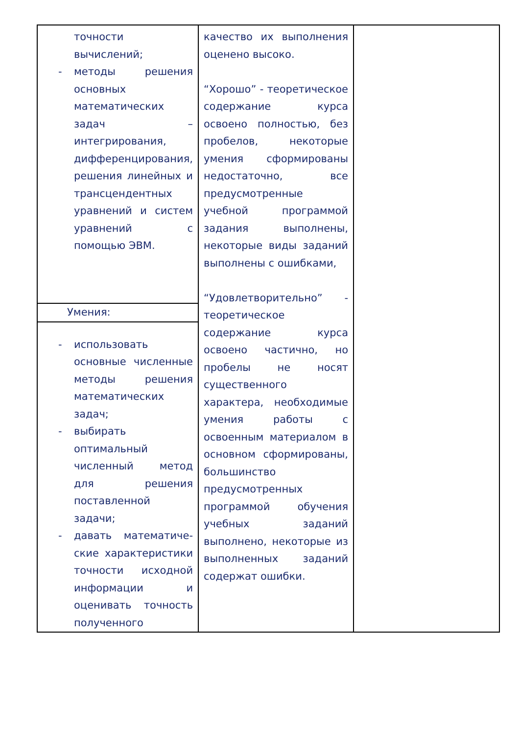| точности вычислений; - методы решения основных математических задач – интегрирования, дифференцирования, решения линейных и трансцендентных уравнений и систем уравнений с помощью ЭВМ. | качество их выполнения оценено высоко. “Хорошо” - теоретическое содержание курса освоено полностью, без пробелов, некоторые умения сформированы недостаточно, все предусмотренные учебной программой задания выполнены, некоторые виды заданий выполнены с ошибками, “Удовлетворительно” - теоретическое содержание курса освоено частично, но пробелы не носят существенного характера, необходимые умения работы с освоенным материалом в основном сформированы, большинство предусмотренных программой обучения учебных заданий выполнено, некоторые из выполненных заданий содержат ошибки. | |
| Умения: | | |
| - использовать основные численные методы решения математических задач; - выбирать оптимальный численный метод для решения поставленной задачи; - давать математиче-ские характеристики точности исходной информации и оценивать точность полученного | | |